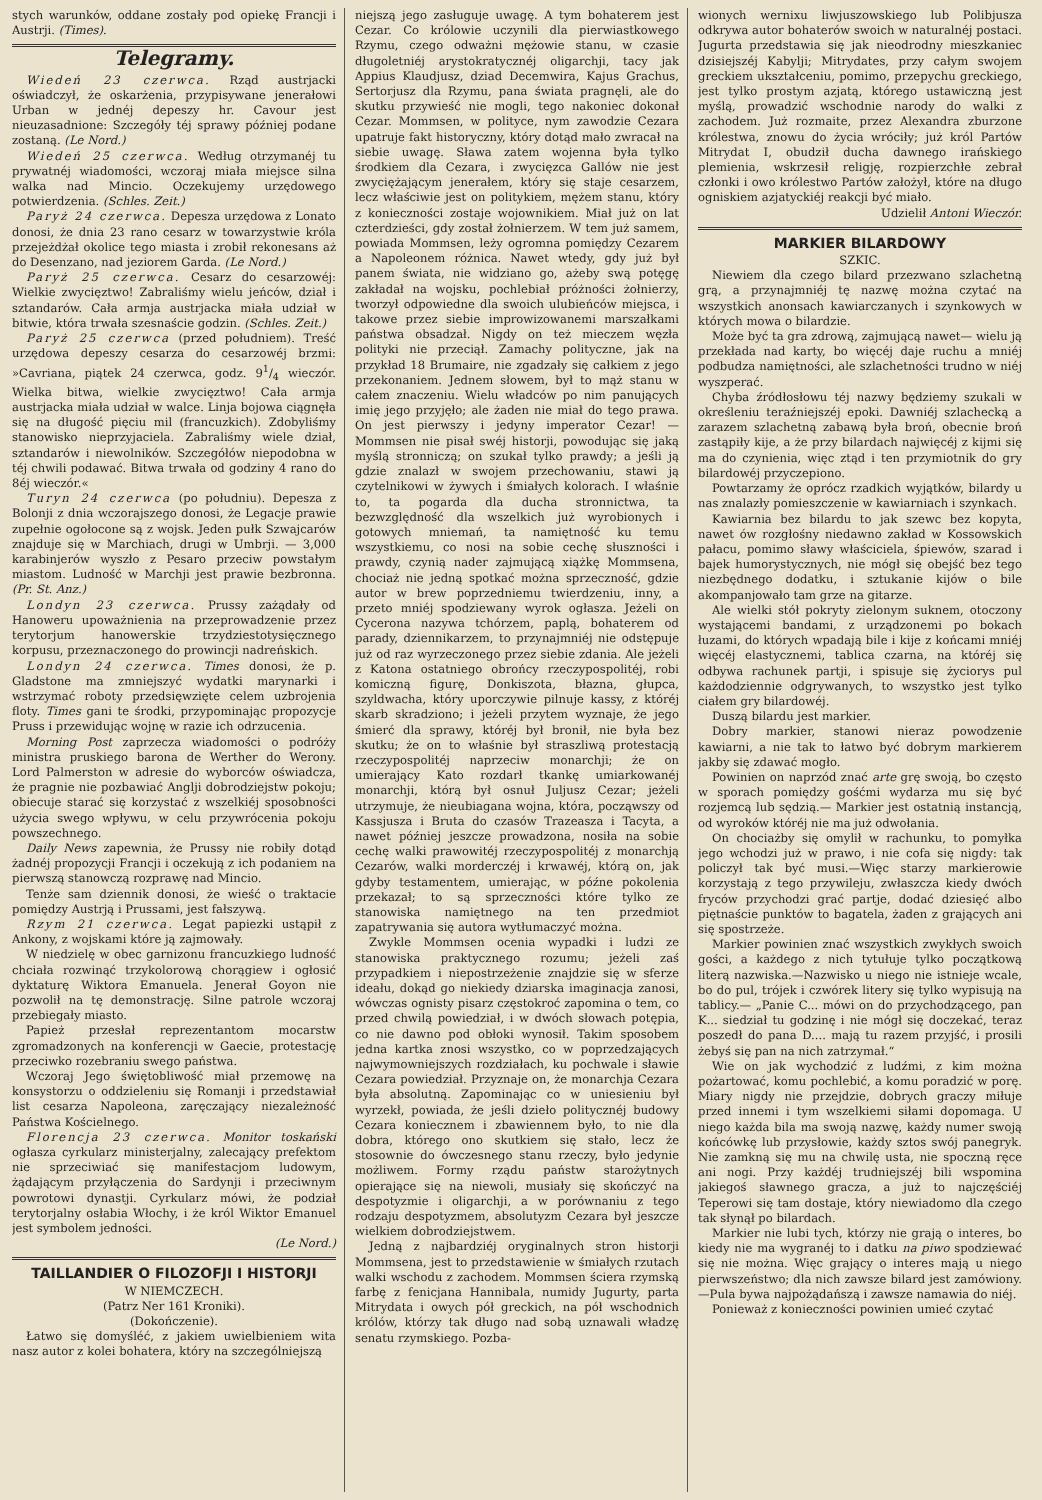stych warunków, oddane zostały pod opiekę Francji i Austrji. (Times).
Telegramy.
Wiedeń 23 czerwca. Rząd austrjacki oświadczył, że oskarżenia, przypisywane jenerałowi Urban w jednéj depeszy hr. Cavour jest nieuzasadnione: Szczegóły téj sprawy później podane zostaną. (Le Nord.)
Wiedeń 25 czerwca. Według otrzymanéj tu prywatnéj wiadomości, wczoraj miała miejsce silna walka nad Mincio. Oczekujemy urzędowego potwierdzenia. (Schles. Zeit.)
Paryż 24 czerwca. Depesza urzędowa z Lonato donosi, że dnia 23 rano cesarz w towarzystwie króla przejeżdżał okolice tego miasta i zrobił rekonesans aż do Desenzano, nad jeziorem Garda. (Le Nord.)
Paryż 25 czerwca. Cesarz do cesarzowéj: Wielkie zwycięztwo! Zabraliśmy wielu jeńców, dział i sztandarów. Cała armja austrjacka miała udział w bitwie, która trwała szesnaście godzin. (Schles. Zeit.)
Paryż 25 czerwca (przed południem). Treść urzędowa depeszy cesarza do cesarzowéj brzmi: »Cavriana, piątek 24 czerwca, godz. 91/4 wieczór. Wielka bitwa, wielkie zwycięztwo! Cała armja austrjacka miała udział w walce. Linja bojowa ciągnęła się na długość pięciu mil (francuzkich). Zdobyliśmy stanowisko nieprzyjaciela. Zabraliśmy wiele dział, sztandarów i niewolników. Szczegółów niepodobna w téj chwili podawać. Bitwa trwała od godziny 4 rano do 8éj wieczór.«
Turyn 24 czerwca (po południu). Depesza z Bolonji z dnia wczorajszego donosi, że Legacje prawie zupełnie ogołocone są z wojsk. Jeden pułk Szwajcarów znajduje się w Marchiach, drugi w Umbrji. — 3,000 karabinjerów wyszło z Pesaro przeciw powstałym miastom. Ludność w Marchji jest prawie bezbronna. (Pr. St. Anz.)
Londyn 23 czerwca. Prussy zażądały od Hanoweru upoważnienia na przeprowadzenie przez terytorjum hanowerskie trzydziestotysięcznego korpusu, przeznaczonego do prowincji nadreńskich.
Londyn 24 czerwca. Times donosi, że p. Gladstone ma zmniejszyć wydatki marynarki i wstrzymać roboty przedsięwzięte celem uzbrojenia floty. Times gani te środki, przypominając propozycje Pruss i przewidując wojnę w razie ich odrzucenia.
Morning Post zaprzecza wiadomości o podróży ministra pruskiego barona de Werther do Werony. Lord Palmerston w adresie do wyborców oświadcza, że pragnie nie pozbawiać Anglji dobrodziejstw pokoju; obiecuje starać się korzystać z wszelkiéj sposobności użycia swego wpływu, w celu przywrócenia pokoju powszechnego.
Daily News zapewnia, że Prussy nie robiły dotąd żadnéj propozycji Francji i oczekują z ich podaniem na pierwszą stanowczą rozprawę nad Mincio.
Tenże sam dziennik donosi, że wieść o traktacie pomiędzy Austrją i Prussami, jest fałszywą.
Rzym 21 czerwca. Legat papiezki ustąpił z Ankony, z wojskami które ją zajmowały.
W niedzielę w obec garnizonu francuzkiego ludność chciała rozwinąć trzykolorową chorągiew i ogłosić dyktaturę Wiktora Emanuela. Jenerał Goyon nie pozwolił na tę demonstrację. Silne patrole wczoraj przebiegały miasto.
Papież przesłał reprezentantom mocarstw zgromadzonych na konferencji w Gaecie, protestację przeciwko rozebraniu swego państwa.
Wczoraj Jego świętobliwość miał przemowę na konsystorzu o oddzieleniu się Romanji i przedstawiał list cesarza Napoleona, zaręczający niezależność Państwa Kościelnego.
Florencja 23 czerwca. Monitor toskański ogłasza cyrkularz ministerjalny, zalecający prefektom nie sprzeciwiać się manifestacjom ludowym, żądającym przyłączenia do Sardynji i przeciwnym powrotowi dynastji. Cyrkularz mówi, że podział terytorjalny osłabia Włochy, i że król Wiktor Emanuel jest symbolem jedności.
(Le Nord.)
TAILLANDIER O FILOZOFJI I HISTORJI
W NIEMCZECH.
(Patrz Ner 161 Kroniki).
(Dokończenie).
Łatwo się domyśléć, z jakiem uwielbieniem wita nasz autor z kolei bohatera, który na szczególniejszą
niejszą jego zasługuje uwagę. A tym bohaterem jest Cezar. Co królowie uczynili dla pierwiastkowego Rzymu, czego odważni mężowie stanu, w czasie długoletniéj arystokratycznéj oligarchji, tacy jak Appius Klaudjusz, dziad Decemwira, Kajus Grachus, Sertorjusz dla Rzymu, pana świata pragnęli, ale do skutku przywieść nie mogli, tego nakoniec dokonał Cezar. Mommsen, w polityce, nym zawodzie Cezara upatruje fakt historyczny, który dotąd mało zwracał na siebie uwagę. Sława zatem wojenna była tylko środkiem dla Cezara, i zwycięzca Gallów nie jest zwyciężającym jenerałem, który się staje cesarzem, lecz właściwie jest on politykiem, mężem stanu, który z konieczności zostaje wojownikiem. Miał już on lat czterdzieści, gdy został żołnierzem. W tem już samem, powiada Mommsen, leży ogromna pomiędzy Cezarem a Napoleonem różnica. Nawet wtedy, gdy już był panem świata, nie widziano go, ażeby swą potęgę zakładał na wojsku, pochlebiał próżności żołnierzy, tworzył odpowiedne dla swoich ulubieńców miejsca, i takowe przez siebie improwizowanemi marszałkami państwa obsadzał. Nigdy on też mieczem węzła polityki nie przeciął. Zamachy polityczne, jak na przykład 18 Brumaire, nie zgadzały się całkiem z jego przekonaniem. Jednem słowem, był to mąż stanu w całem znaczeniu. Wielu władców po nim panujących imię jego przyjęło; ale żaden nie miał do tego prawa. On jest pierwszy i jedyny imperator Cezar! — Mommsen nie pisał swéj historji, powodując się jaką myślą stronniczą; on szukał tylko prawdy; a jeśli ją gdzie znalazł w swojem przechowaniu, stawi ją czytelnikowi w żywych i śmiałych kolorach. I właśnie to, ta pogarda dla ducha stronnictwa, ta bezwzględność dla wszelkich już wyrobionych i gotowych mniemań, ta namiętność ku temu wszystkiemu, co nosi na sobie cechę słuszności i prawdy, czynią nader zajmującą xiążkę Mommsena, chociaż nie jedną spotkać można sprzeczność, gdzie autor w brew poprzedniemu twierdzeniu, inny, a przeto mniéj spodziewany wyrok ogłasza. Jeżeli on Cycerona nazywa tchórzem, paplą, bohaterem od parady, dziennikarzem, to przynajmniéj nie odstępuje już od raz wyrzeczonego przez siebie zdania. Ale jeżeli z Katona ostatniego obrońcy rzeczypospolitéj, robi komiczną figurę, Donkiszota, błazna, głupca, szyldwacha, który uporczywie pilnuje kassy, z któréj skarb skradziono; i jeżeli przytem wyznaje, że jego śmierć dla sprawy, któréj był bronił, nie była bez skutku; że on to właśnie był straszliwą protestacją rzeczypospolitéj naprzeciw monarchji; że on umierający Kato rozdarł tkankę umiarkowanéj monarchji, którą był osnuł Juljusz Cezar; jeżeli utrzymuje, że nieubiagana wojna, która, począwszy od Kassjusza i Bruta do czasów Trazeasza i Tacyta, a nawet później jeszcze prowadzona, nosiła na sobie cechę walki prawowitéj rzeczypospolitéj z monarchją Cezarów, walki morderczéj i krwawéj, którą on, jak gdyby testamentem, umierając, w późne pokolenia przekazał; to są sprzeczności które tylko ze stanowiska namiętnego na ten przedmiot zapatrywania się autora wytłumaczyć można.
Zwykle Mommsen ocenia wypadki i ludzi ze stanowiska praktycznego rozumu; jeżeli zaś przypadkiem i niepostrzeżenie znajdzie się w sferze ideału, dokąd go niekiedy dziarska imaginacja zanosi, wówczas ognisty pisarz częstokroć zapomina o tem, co przed chwilą powiedział, i w dwóch słowach potępia, co nie dawno pod obłoki wynosił. Takim sposobem jedna kartka znosi wszystko, co w poprzedzających najwymowniejszych rozdziałach, ku pochwale i sławie Cezara powiedział. Przyznaje on, że monarchja Cezara była absolutną. Zapominając co w uniesieniu był wyrzekł, powiada, że jeśli dzieło politycznéj budowy Cezara koniecznem i zbawiennem było, to nie dla dobra, którego ono skutkiem się stało, lecz że stosownie do ówczesnego stanu rzeczy, było jedynie możliwem. Formy rządu państw starożytnych opierające się na niewoli, musiały się skończyć na despotyzmie i oligarchji, a w porównaniu z tego rodzaju despotyzmem, absolutyzm Cezara był jeszcze wielkiem dobrodziejstwem.
Jedną z najbardziéj oryginalnych stron historji Mommsena, jest to przedstawienie w śmiałych rzutach walki wschodu z zachodem. Mommsen ściera rzymską farbę z fenicjana Hannibala, numidy Jugurty, parta Mitrydata i owych pół greckich, na pół wschodnich królów, którzy tak długo nad sobą uznawali władzę senatu rzymskiego. Pozba-
wionych wernixu liwjuszowskiego lub Polibjusza odkrywa autor bohaterów swoich w naturalnéj postaci. Jugurta przedstawia się jak nieodrodny mieszkaniec dzisiejszéj Kabylji; Mitrydates, przy całym swojem greckiem ukształceniu, pomimo, przepychu greckiego, jest tylko prostym azjatą, którego ustawiczną jest myślą, prowadzić wschodnie narody do walki z zachodem. Już rozmaite, przez Alexandra zburzone królestwa, znowu do życia wróciły; już król Partów Mitrydat I, obudził ducha dawnego irańskiego plemienia, wskrzesił religję, rozpierzchłe zebrał członki i owo królestwo Partów założył, które na długo ogniskiem azjatyckiéj reakcji być miało.
Udzielił Antoni Wieczór.
MARKIER BILARDOWY
SZKIC.
Niewiem dla czego bilard przezwano szlachetną grą, a przynajmniéj tę nazwę można czytać na wszystkich anonsach kawiarczanych i szynkowych w których mowa o bilardzie.
Może być ta gra zdrową, zajmującą nawet— wielu ją przekłada nad karty, bo więcéj daje ruchu a mniéj podbudza namiętności, ale szlachetności trudno w niéj wyszperać.
Chyba źródłosłowu téj nazwy będziemy szukali w określeniu teraźniejszéj epoki. Dawniéj szlachecką a zarazem szlachetną zabawą była broń, obecnie broń zastąpiły kije, a że przy bilardach najwięcéj z kijmi się ma do czynienia, więc ztąd i ten przymiotnik do gry bilardowéj przyczepiono.
Powtarzamy że oprócz rzadkich wyjątków, bilardy u nas znalazły pomieszczenie w kawiarniach i szynkach.
Kawiarnia bez bilardu to jak szewc bez kopyta, nawet ów rozgłośny niedawno zakład w Kossowskich pałacu, pomimo sławy właściciela, śpiewów, szarad i bajek humorystycznych, nie mógł się obejść bez tego niezbędnego dodatku, i sztukanie kijów o bile akompanjowało tam grze na gitarze.
Ale wielki stół pokryty zielonym suknem, otoczony wystającemi bandami, z urządzonemi po bokach łuzami, do których wpadają bile i kije z końcami mniéj więcéj elastycznemi, tablica czarna, na któréj się odbywa rachunek partji, i spisuje się życiorys pul każdodziennie odgrywanych, to wszystko jest tylko ciałem gry bilardowéj.
Duszą bilardu jest markier.
Dobry markier, stanowi nieraz powodzenie kawiarni, a nie tak to łatwo być dobrym markierem jakby się zdawać mogło.
Powinien on naprzód znać arte grę swoją, bo często w sporach pomiędzy gośćmi wydarza mu się być rozjemcą lub sędzią.— Markier jest ostatnią instancją, od wyroków któréj nie ma już odwołania.
On chociażby się omylił w rachunku, to pomyłka jego wchodzi już w prawo, i nie cofa się nigdy: tak policzył tak być musi.—Więc starzy markierowie korzystają z tego przywileju, zwłaszcza kiedy dwóch fryców przychodzi grać partje, dodać dziesięć albo piętnaście punktów to bagatela, żaden z grających ani się spostrzeże.
Markier powinien znać wszystkich zwykłych swoich gości, a każdego z nich tytułuje tylko początkową literą nazwiska.—Nazwisko u niego nie istnieje wcale, bo do pul, trójek i czwórek litery się tylko wypisują na tablicy.— „Panie C... mówi on do przychodzącego, pan K... siedział tu godzinę i nie mógł się doczekać, teraz poszedł do pana D.... mają tu razem przyjść, i prosili żebyś się pan na nich zatrzymał.“
Wie on jak wychodzić z ludźmi, z kim można pożartować, komu pochlebić, a komu poradzić w porę. Miary nigdy nie przejdzie, dobrych graczy miłuje przed innemi i tym wszelkiemi siłami dopomaga. U niego każda bila ma swoją nazwę, każdy numer swoją końcówkę lub przysłowie, każdy sztos swój panegryk. Nie zamkną się mu na chwilę usta, nie spoczną ręce ani nogi. Przy każdéj trudniejszéj bili wspomina jakiegoś sławnego gracza, a już to najczęściéj Teperowi się tam dostaje, który niewiadomo dla czego tak słynął po bilardach.
Markier nie lubi tych, którzy nie grają o interes, bo kiedy nie ma wygranéj to i datku na piwo spodziewać się nie można. Więc grający o interes mają u niego pierwszeństwo; dla nich zawsze bilard jest zamówiony.—Pula bywa najpożądańszą i zawsze namawia do niéj.
Ponieważ z konieczności powinien umieć czytać